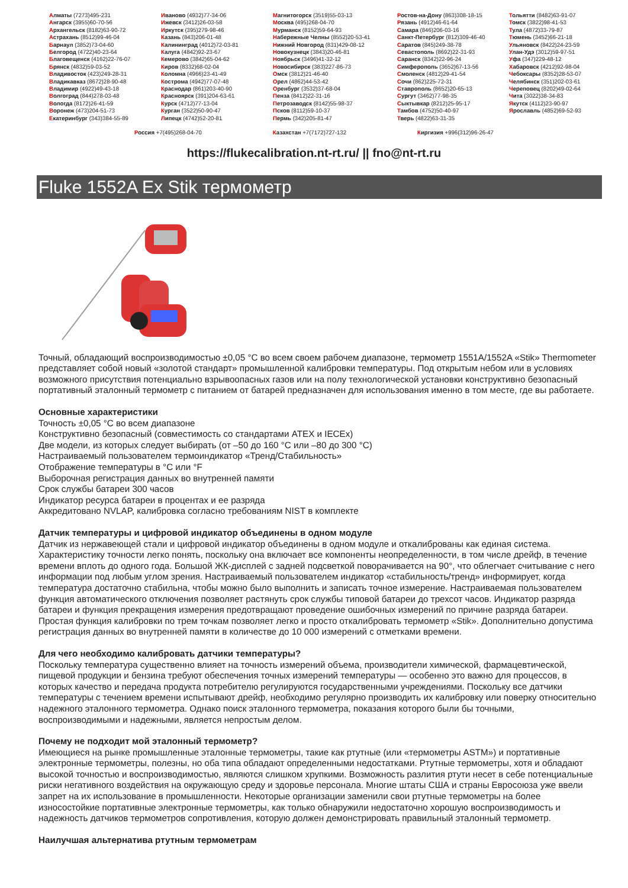Алматы (7273)495-231
Ангарск (3955)60-70-56
Архангельск (8182)63-90-72
Астрахань (8512)99-46-04
Барнаул (3852)73-04-60
Белгород (4722)40-23-64
Благовещенск (4162)22-76-07
Брянск (4832)59-03-52
Владивосток (423)249-28-31
Владикавказ (8672)28-90-48
Владимир (4922)49-43-18
Волгоград (844)278-03-48
Вологда (8172)26-41-59
Воронеж (473)204-51-73
Екатеринбург (343)384-55-89
Иваново (4932)77-34-06
Ижевск (3412)26-03-58
Иркутск (395)279-98-46
Казань (843)206-01-48
Калининград (4012)72-03-81
Калуга (4842)92-23-67
Кемерово (3842)65-04-62
Киров (8332)68-02-04
Коломна (4966)23-41-49
Кострома (4942)77-07-48
Краснодар (861)203-40-90
Красноярск (391)204-63-61
Курск (4712)77-13-04
Курган (3522)50-90-47
Липецк (4742)52-20-81
Магнитогорск (3519)55-03-13
Москва (495)268-04-70
Мурманск (8152)59-64-93
Набережные Челны (8552)20-53-41
Нижний Новгород (831)429-08-12
Новокузнецк (3843)20-46-81
Ноябрьск (3496)41-32-12
Новосибирск (383)227-86-73
Омск (3812)21-46-40
Орел (4862)44-53-42
Оренбург (3532)37-68-04
Пенза (8412)22-31-16
Петрозаводск (8142)55-98-37
Псков (8112)59-10-37
Пермь (342)205-81-47
Ростов-на-Дону (863)308-18-15
Рязань (4912)46-61-64
Самара (846)206-03-16
Санкт-Петербург (812)309-46-40
Саратов (845)249-38-78
Севастополь (8692)22-31-93
Саранск (8342)22-96-24
Симферополь (3652)67-13-56
Смоленск (4812)29-41-54
Сочи (862)225-72-31
Ставрополь (8652)20-65-13
Сургут (3462)77-98-35
Сыктывкар (8212)25-95-17
Тамбов (4752)50-40-97
Тверь (4822)63-31-35
Тольятти (8482)63-91-07
Томск (3822)98-41-53
Тула (4872)33-79-87
Тюмень (3452)66-21-18
Ульяновск (8422)24-23-59
Улан-Удэ (3012)59-97-51
Уфа (347)229-48-12
Хабаровск (4212)92-98-04
Чебоксары (8352)28-53-07
Челябинск (351)202-03-61
Череповец (8202)49-02-64
Чита (3022)38-34-83
Якутск (4112)23-90-97
Ярославль (4852)69-52-93
Россия +7(495)268-04-70 Казахстан +7(7172)727-132 Киргизия +996(312)96-26-47
https://flukecalibration.nt-rt.ru/ || fno@nt-rt.ru
Fluke 1552A Ex Stik термометр
Точный, обладающий воспроизводимостью ±0,05 °C во всем своем рабочем диапазоне, термометр 1551A/1552A «Stik» Thermometer представляет собой новый «золотой стандарт» промышленной калибровки температуры. Под открытым небом или в условиях возможного присутствия потенциально взрывоопасных газов или на полу технологической установки конструктивно безопасный портативный эталонный термометр с питанием от батарей предназначен для использования именно в том месте, где вы работаете.
Основные характеристики
Точность ±0,05 °C во всем диапазоне
Конструктивно безопасный (совместимость со стандартами ATEX и IECEx)
Две модели, из которых следует выбирать (от –50 до 160 °C или –80 до 300 °C)
Настраиваемый пользователем термоиндикатор «Тренд/Стабильность»
Отображение температуры в °C или °F
Выборочная регистрация данных во внутренней памяти
Срок службы батареи 300 часов
Индикатор ресурса батареи в процентах и ее разряда
Аккредитовано NVLAP, калибровка согласно требованиям NIST в комплекте
Датчик температуры и цифровой индикатор объединены в одном модуле
Датчик из нержавеющей стали и цифровой индикатор объединены в одном модуле и откалиброваны как единая система. Характеристику точности легко понять, поскольку она включает все компоненты неопределенности, в том числе дрейф, в течение времени вплоть до одного года. Большой ЖК-дисплей с задней подсветкой поворачивается на 90°, что облегчает считывание с него информации под любым углом зрения. Настраиваемый пользователем индикатор «стабильность/тренд» информирует, когда температура достаточно стабильна, чтобы можно было выполнить и записать точное измерение. Настраиваемая пользователем функция автоматического отключения позволяет растянуть срок службы типовой батареи до трехсот часов. Индикатор разряда батареи и функция прекращения измерения предотвращают проведение ошибочных измерений по причине разряда батареи. Простая функция калибровки по трем точкам позволяет легко и просто откалибровать термометр «Stik». Дополнительно допустима регистрация данных во внутренней памяти в количестве до 10 000 измерений с отметками времени.
Для чего необходимо калибровать датчики температуры?
Поскольку температура существенно влияет на точность измерений объема, производители химической, фармацевтической, пищевой продукции и бензина требуют обеспечения точных измерений температуры — особенно это важно для процессов, в которых качество и передача продукта потребителю регулируются государственными учреждениями. Поскольку все датчики температуры с течением времени испытывают дрейф, необходимо регулярно производить их калибровку или поверку относительно надежного эталонного термометра. Однако поиск эталонного термометра, показания которого были бы точными, воспроизводимыми и надежными, является непростым делом.
Почему не подходит мой эталонный термометр?
Имеющиеся на рынке промышленные эталонные термометры, такие как ртутные (или «термометры ASTM») и портативные электронные термометры, полезны, но оба типа обладают определенными недостатками. Ртутные термометры, хотя и обладают высокой точностью и воспроизводимостью, являются слишком хрупкими. Возможность разлития ртути несет в себе потенциальные риски негативного воздействия на окружающую среду и здоровье персонала. Многие штаты США и страны Евросоюза уже ввели запрет на их использование в промышленности. Некоторые организации заменили свои ртутные термометры на более износостойкие портативные электронные термометры, как только обнаружили недостаточно хорошую воспроизводимость и надежность датчиков термометров сопротивления, которую должен демонстрировать правильный эталонный термометр.
Наилучшая альтернатива ртутным термометрам